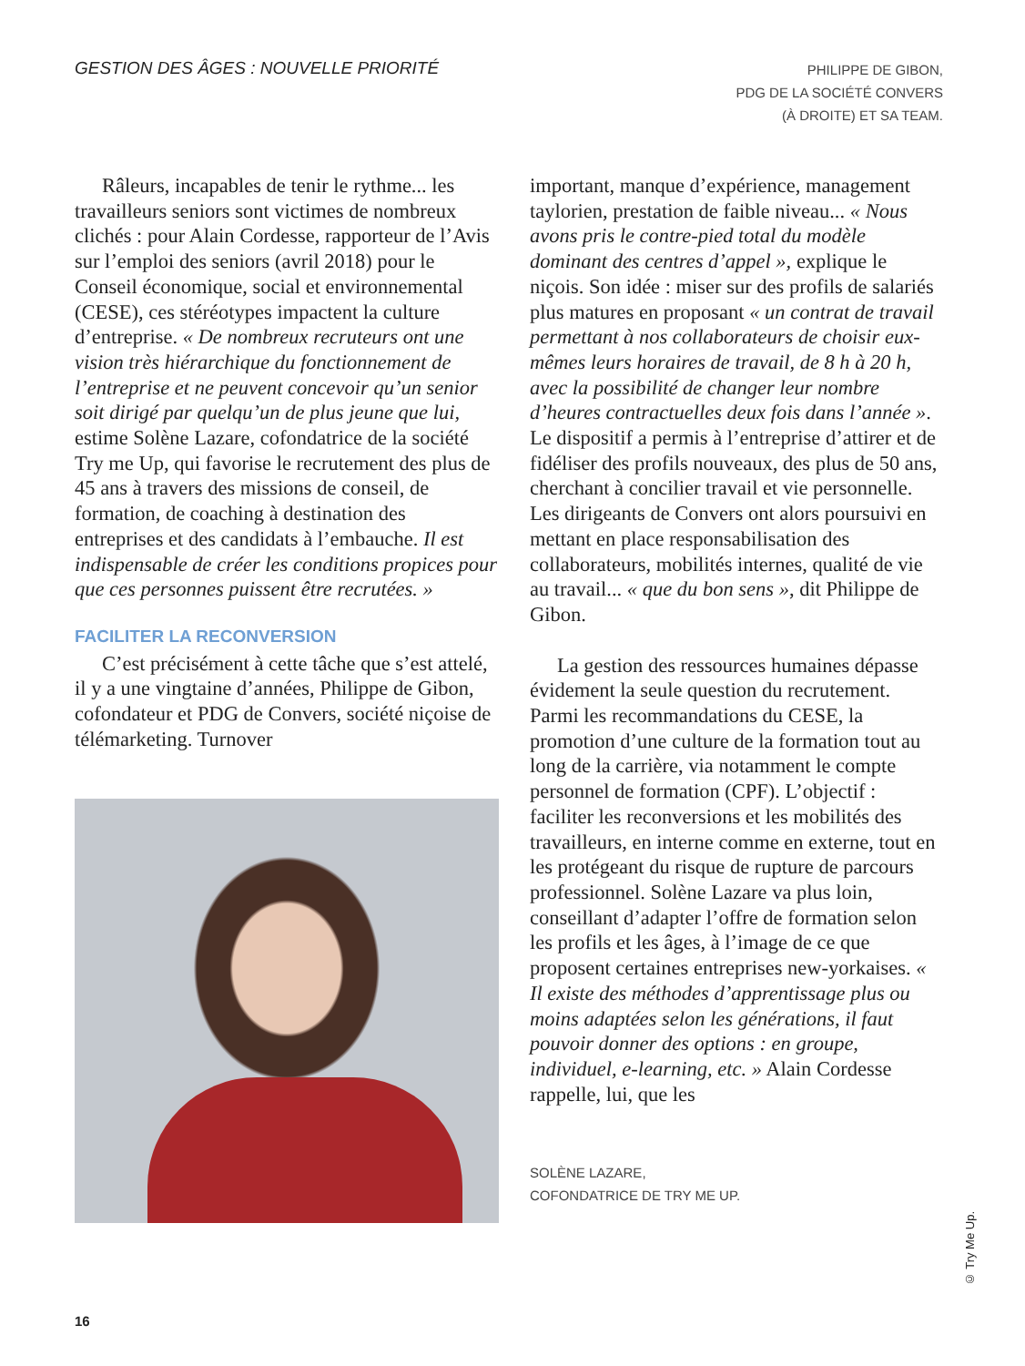GESTION DES ÂGES : NOUVELLE PRIORITÉ
PHILIPPE DE GIBON,
PDG DE LA SOCIÉTÉ CONVERS
(À DROITE) ET SA TEAM.
Râleurs, incapables de tenir le rythme... les travailleurs seniors sont victimes de nombreux clichés : pour Alain Cordesse, rapporteur de l’Avis sur l’emploi des seniors (avril 2018) pour le Conseil économique, social et environnemental (CESE), ces stéréotypes impactent la culture d’entreprise. « De nombreux recruteurs ont une vision très hiérarchique du fonctionnement de l’entreprise et ne peuvent concevoir qu’un senior soit dirigé par quelqu’un de plus jeune que lui, estime Solène Lazare, cofondatrice de la société Try me Up, qui favorise le recrutement des plus de 45 ans à travers des missions de conseil, de formation, de coaching à destination des entreprises et des candidats à l’embauche. Il est indispensable de créer les conditions propices pour que ces personnes puissent être recrutées. »
FACILITER LA RECONVERSION
C’est précisément à cette tâche que s’est attelé, il y a une vingtaine d’années, Philippe de Gibon, cofondateur et PDG de Convers, société niçoise de télémarketing. Turnover
important, manque d’expérience, management taylorien, prestation de faible niveau... « Nous avons pris le contre-pied total du modèle dominant des centres d’appel », explique le niçois. Son idée : miser sur des profils de salariés plus matures en proposant « un contrat de travail permettant à nos collaborateurs de choisir eux-mêmes leurs horaires de travail, de 8 h à 20 h, avec la possibilité de changer leur nombre d’heures contractuelles deux fois dans l’année ». Le dispositif a permis à l’entreprise d’attirer et de fidéliser des profils nouveaux, des plus de 50 ans, cherchant à concilier travail et vie personnelle. Les dirigeants de Convers ont alors poursuivi en mettant en place responsabilisation des collaborateurs, mobilités internes, qualité de vie au travail... « que du bon sens », dit Philippe de Gibon.
La gestion des ressources humaines dépasse évidement la seule question du recrutement. Parmi les recommandations du CESE, la promotion d’une culture de la formation tout au long de la carrière, via notamment le compte personnel de formation (CPF). L’objectif : faciliter les reconversions et les mobilités des travailleurs, en interne comme en externe, tout en les protégeant du risque de rupture de parcours professionnel. Solène Lazare va plus loin, conseillant d’adapter l’offre de formation selon les profils et les âges, à l’image de ce que proposent certaines entreprises new-yorkaises. « Il existe des méthodes d’apprentissage plus ou moins adaptées selon les générations, il faut pouvoir donner des options : en groupe, individuel, e-learning, etc. » Alain Cordesse rappelle, lui, que les
SOLÈNE LAZARE,
COFONDATRICE DE TRY ME UP.
© Try Me Up.
16